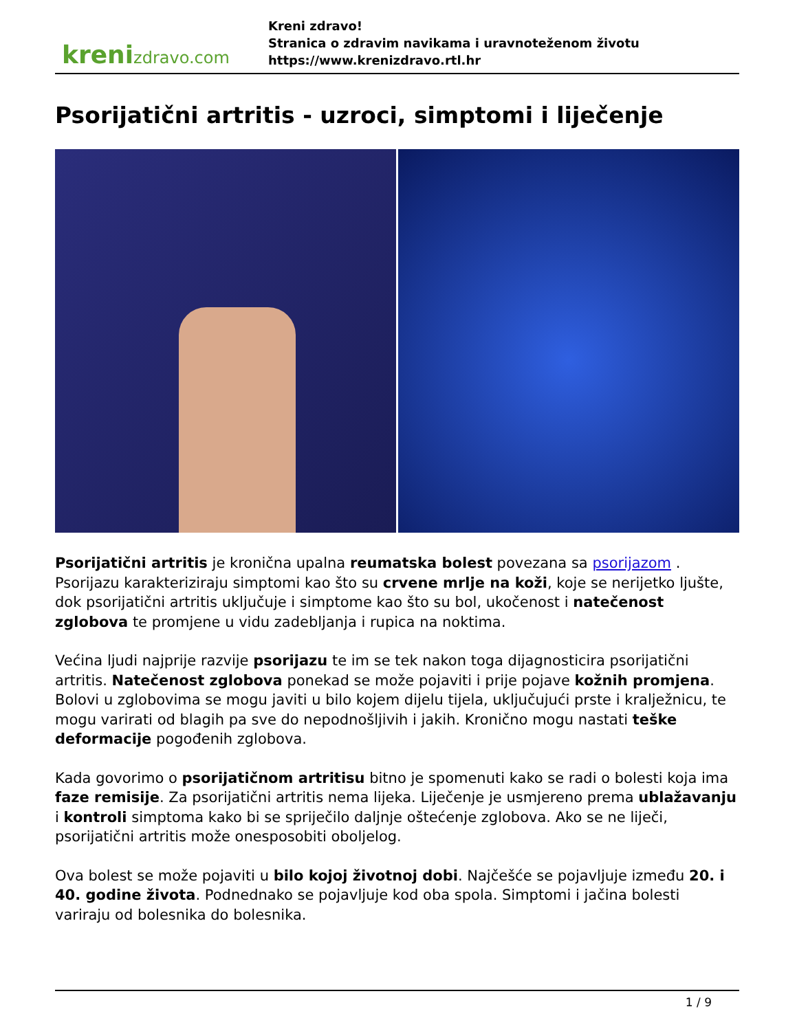krenizdravo.com
Kreni zdravo!
Stranica o zdravim navikama i uravnoteženom životu
https://www.krenizdravo.rtl.hr
Psorijatični artritis - uzroci, simptomi i liječenje
Psorijatični artritis je kronična upalna reumatska bolest povezana sa psorijazom . Psorijazu karakteriziraju simptomi kao što su crvene mrlje na koži, koje se nerijetko ljušte, dok psorijatični artritis uključuje i simptome kao što su bol, ukočenost i natečenost zglobova te promjene u vidu zadebljanja i rupica na noktima.
Većina ljudi najprije razvije psorijazu te im se tek nakon toga dijagnosticira psorijatični artritis. Natečenost zglobova ponekad se može pojaviti i prije pojave kožnih promjena. Bolovi u zglobovima se mogu javiti u bilo kojem dijelu tijela, uključujući prste i kralježnicu, te mogu varirati od blagih pa sve do nepodnošljivih i jakih. Kronično mogu nastati teške deformacije pogođenih zglobova.
Kada govorimo o psorijatičnom artritisu bitno je spomenuti kako se radi o bolesti koja ima faze remisije. Za psorijatični artritis nema lijeka. Liječenje je usmjereno prema ublažavanju i kontroli simptoma kako bi se spriječilo daljnje oštećenje zglobova. Ako se ne liječi, psorijatični artritis može onesposobiti oboljelog.
Ova bolest se može pojaviti u bilo kojoj životnoj dobi. Najčešće se pojavljuje između 20. i 40. godine života. Podnednako se pojavljuje kod oba spola. Simptomi i jačina bolesti variraju od bolesnika do bolesnika.
1 / 9